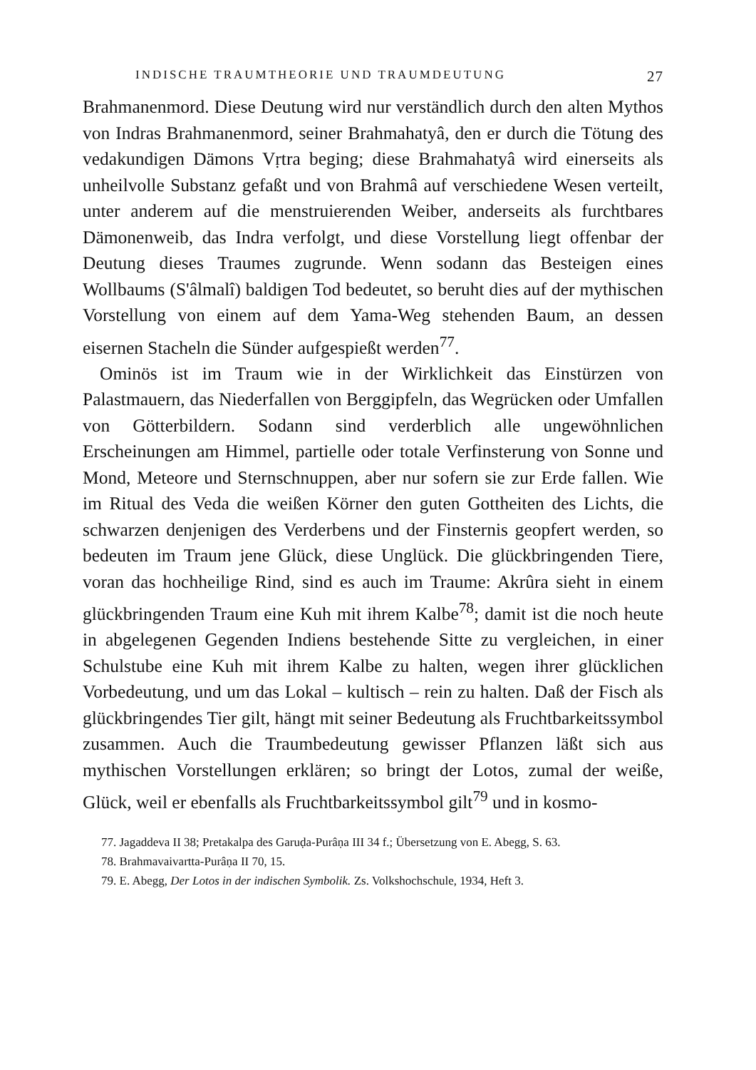INDISCHE TRAUMTHEORIE UND TRAUMDEUTUNG 27
Brahmanenmord. Diese Deutung wird nur verständlich durch den alten Mythos von Indras Brahmanenmord, seiner Brahmahatyâ, den er durch die Tötung des vedakundigen Dämons Vṛtra beging; diese Brahmahatyâ wird einerseits als unheilvolle Substanz gefaßt und von Brahmâ auf verschiedene Wesen verteilt, unter anderem auf die menstruierenden Weiber, anderseits als furchtbares Dämonenweib, das Indra verfolgt, und diese Vorstellung liegt offenbar der Deutung dieses Traumes zugrunde. Wenn sodann das Besteigen eines Wollbaums (S'âlmalî) baldigen Tod bedeutet, so beruht dies auf der mythischen Vorstellung von einem auf dem Yama-Weg stehenden Baum, an dessen eisernen Stacheln die Sünder aufgespießt werden<sup>77</sup>.
Ominös ist im Traum wie in der Wirklichkeit das Einstürzen von Palastmauern, das Niederfallen von Berggipfeln, das Wegrücken oder Umfallen von Götterbildern. Sodann sind verderblich alle ungewöhnlichen Erscheinungen am Himmel, partielle oder totale Verfinsterung von Sonne und Mond, Meteore und Sternschnuppen, aber nur sofern sie zur Erde fallen. Wie im Ritual des Veda die weißen Körner den guten Gottheiten des Lichts, die schwarzen denjenigen des Verderbens und der Finsternis geopfert werden, so bedeuten im Traum jene Glück, diese Unglück. Die glückbringenden Tiere, voran das hochheilige Rind, sind es auch im Traume: Akrûra sieht in einem glückbringenden Traum eine Kuh mit ihrem Kalbe<sup>78</sup>; damit ist die noch heute in abgelegenen Gegenden Indiens bestehende Sitte zu vergleichen, in einer Schulstube eine Kuh mit ihrem Kalbe zu halten, wegen ihrer glücklichen Vorbedeutung, und um das Lokal – kultisch – rein zu halten. Daß der Fisch als glückbringendes Tier gilt, hängt mit seiner Bedeutung als Fruchtbarkeitssymbol zusammen. Auch die Traumbedeutung gewisser Pflanzen läßt sich aus mythischen Vorstellungen erklären; so bringt der Lotos, zumal der weiße, Glück, weil er ebenfalls als Fruchtbarkeitssymbol gilt<sup>79</sup> und in kosmo-
77. Jagaddeva II 38; Pretakalpa des Garuḍa-Purâṇa III 34 f.; Übersetzung von E. Abegg, S. 63.
78. Brahmavaivartta-Purâṇa II 70, 15.
79. E. Abegg, Der Lotos in der indischen Symbolik. Zs. Volkshochschule, 1934, Heft 3.